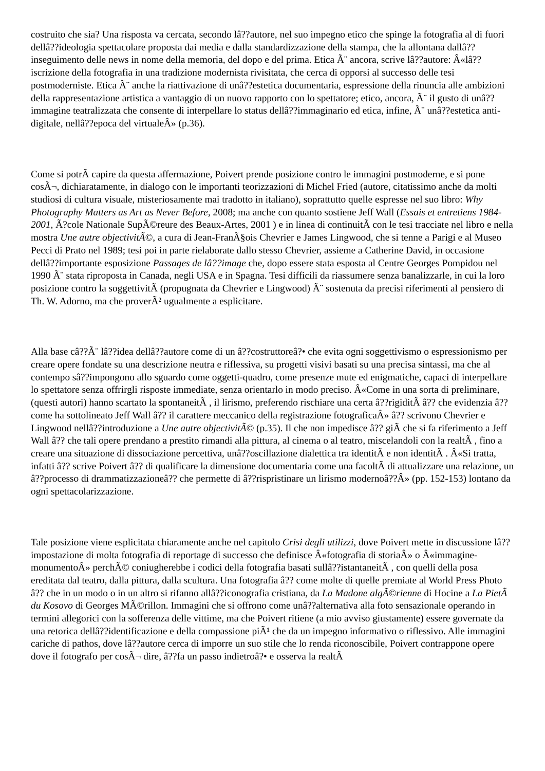costruito che sia? Una risposta va cercata, secondo lâ??autore, nel suo impegno etico che spinge la fotografia al di fuori dellâ??ideologia spettacolare proposta dai media e dalla standardizzazione della stampa, che la allontana dallâ??inseguimento delle news in nome della memoria, del dopo e del prima. Etica Ã¨ ancora, scrive lâ??autore: Â«lâ??iscrizione della fotografia in una tradizione modernista rivisitata, che cerca di opporsi al successo delle tesi postmoderniste. Etica Ã¨ anche la riattivazione di unâ??estetica documentaria, espressione della rinuncia alle ambizioni della rappresentazione artistica a vantaggio di un nuovo rapporto con lo spettatore; etico, ancora, Ã¨ il gusto di unâ??immagine teatralizzata che consente di interpellare lo status dellâ??immaginario ed etica, infine, Ã¨ unâ??estetica anti-digitale, nellâ??epoca del virtualeÂ» (p.36).
Come si potrÃ capire da questa affermazione, Poivert prende posizione contro le immagini postmoderne, e si pone cosÃ¬, dichiaratamente, in dialogo con le importanti teorizzazioni di Michel Fried (autore, citatissimo anche da molti studiosi di cultura visuale, misteriosamente mai tradotto in italiano), soprattutto quelle espresse nel suo libro: Why Photography Matters as Art as Never Before, 2008; ma anche con quanto sostiene Jeff Wall (Essais et entretiens 1984-2001, Ã?cole Nationale SupÃ©reure des Beaux-Artes, 2001 ) e in linea di continuitÃ con le tesi tracciate nel libro e nella mostra Une autre objectivitÃ©, a cura di Jean-FranÃ§ois Chevrier e James Lingwood, che si tenne a Parigi e al Museo Pecci di Prato nel 1989; tesi poi in parte rielaborate dallo stesso Chevrier, assieme a Catherine David, in occasione dellâ??importante esposizione Passages de lâ??image che, dopo essere stata esposta al Centre Georges Pompidou nel 1990 Ã¨ stata riproposta in Canada, negli USA e in Spagna. Tesi difficili da riassumere senza banalizzarle, in cui la loro posizione contro la soggettivitÃ (propugnata da Chevrier e Lingwood) Ã¨ sostenuta da precisi riferimenti al pensiero di Th. W. Adorno, ma che proverÃ² ugualmente a esplicitare.
Alla base câ??Ã¨ lâ??idea dellâ??autore come di un â??costruttoreâ?• che evita ogni soggettivismo o espressionismo per creare opere fondate su una descrizione neutra e riflessiva, su progetti visivi basati su una precisa sintassi, ma che al contempo sâ??impongono allo sguardo come oggetti-quadro, come presenze mute ed enigmatiche, capaci di interpellare lo spettatore senza offrirgli risposte immediate, senza orientarlo in modo preciso. Â«Come in una sorta di preliminare, (questi autori) hanno scartato la spontaneitÃ , il lirismo, preferendo rischiare una certa â??rigiditÃ â?? che evidenzia â?? come ha sottolineato Jeff Wall â?? il carattere meccanico della registrazione fotograficaÂ» â?? scrivono Chevrier e Lingwood nellâ??introduzione a Une autre objectivitÃ© (p.35). Il che non impedisce â?? giÃ che si fa riferimento a Jeff Wall â?? che tali opere prendano a prestito rimandi alla pittura, al cinema o al teatro, miscelandoli con la realtÃ , fino a creare una situazione di dissociazione percettiva, unâ??oscillazione dialettica tra identitÃ e non identitÃ . Â«Si tratta, infatti â?? scrive Poivert â?? di qualificare la dimensione documentaria come una facoltÃ di attualizzare una relazione, un â??processo di drammatizzazioneâ?? che permette di â??rispristinare un lirismo modernoâ??Â» (pp. 152-153) lontano da ogni spettacolarizzazione.
Tale posizione viene esplicitata chiaramente anche nel capitolo Crisi degli utilizzi, dove Poivert mette in discussione lâ??impostazione di molta fotografia di reportage di successo che definisce Â«fotografia di storiaÂ» o Â«immagine-monumentoÂ» perchÃ© coniugherebbe i codici della fotografia basati sullâ??istantaneitÃ , con quelli della posa ereditata dal teatro, dalla pittura, dalla scultura. Una fotografia â?? come molte di quelle premiate al World Press Photo â?? che in un modo o in un altro si rifanno allâ??iconografia cristiana, da La Madone algÃ©rienne di Hocine a La PietÃ du Kosovo di Georges MÃ©rillon. Immagini che si offrono come unâ??alternativa alla foto sensazionale operando in termini allegorici con la sofferenza delle vittime, ma che Poivert ritiene (a mio avviso giustamente) essere governate da una retorica dellâ??identificazione e della compassione piÃ¹ che da un impegno informativo o riflessivo. Alle immagini cariche di pathos, dove lâ??autore cerca di imporre un suo stile che lo renda riconoscibile, Poivert contrappone opere dove il fotografo per cosÃ¬ dire, â??fa un passo indietroâ?• e osserva la realtÃ